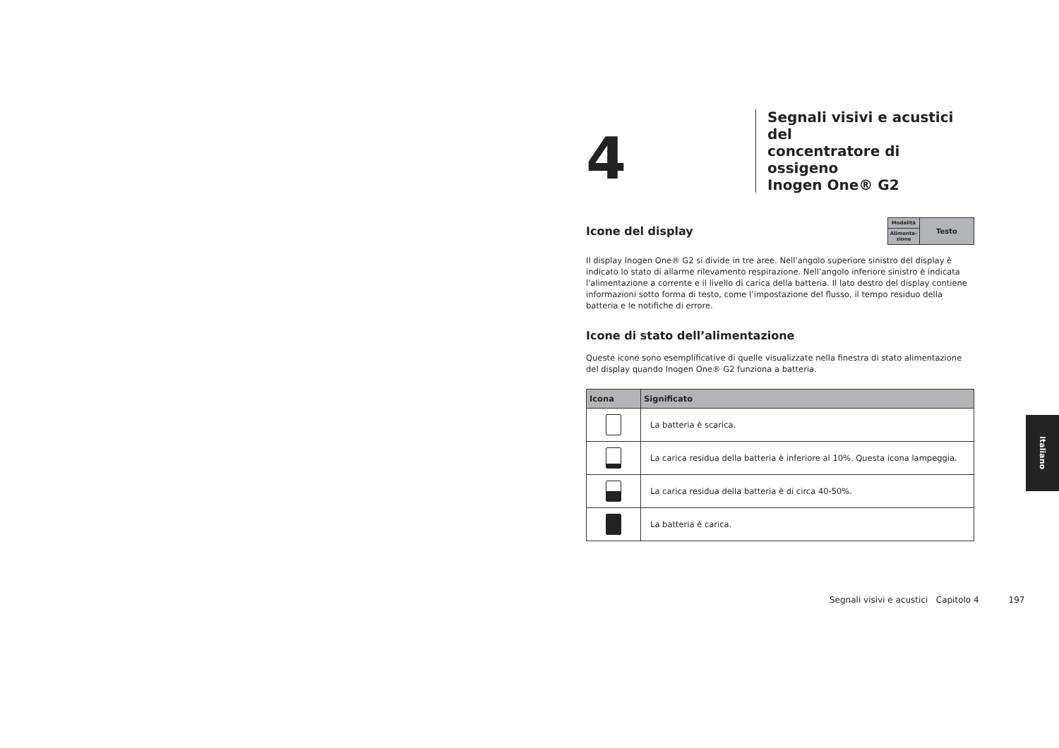4
Segnali visivi e acustici del
concentratore di ossigeno
Inogen One® G2
Icone del display
| Modalità | Testo |
| Alimenta- zione | |
Il display Inogen One® G2 si divide in tre aree. Nell'angolo superiore sinistro del display è indicato lo stato di allarme rilevamento respirazione. Nell’angolo inferiore sinistro è indicata l'alimentazione a corrente e il livello di carica della batteria. Il lato destro del display contiene informazioni sotto forma di testo, come l’impostazione del flusso, il tempo residuo della batteria e le notifiche di errore.
Icone di stato dell’alimentazione
Queste icone sono esemplificative di quelle visualizzate nella finestra di stato alimentazione del display quando Inogen One® G2 funziona a batteria.
| Icona | Significato |
| --- | --- |
| | La batteria è scarica. |
| | La carica residua della batteria è inferiore al 10%. Questa icona lampeggia. |
| | La carica residua della batteria è di circa 40-50%. |
| | La batteria è carica. |
Segnali visivi e acustici Capitolo 4 197
Italiano